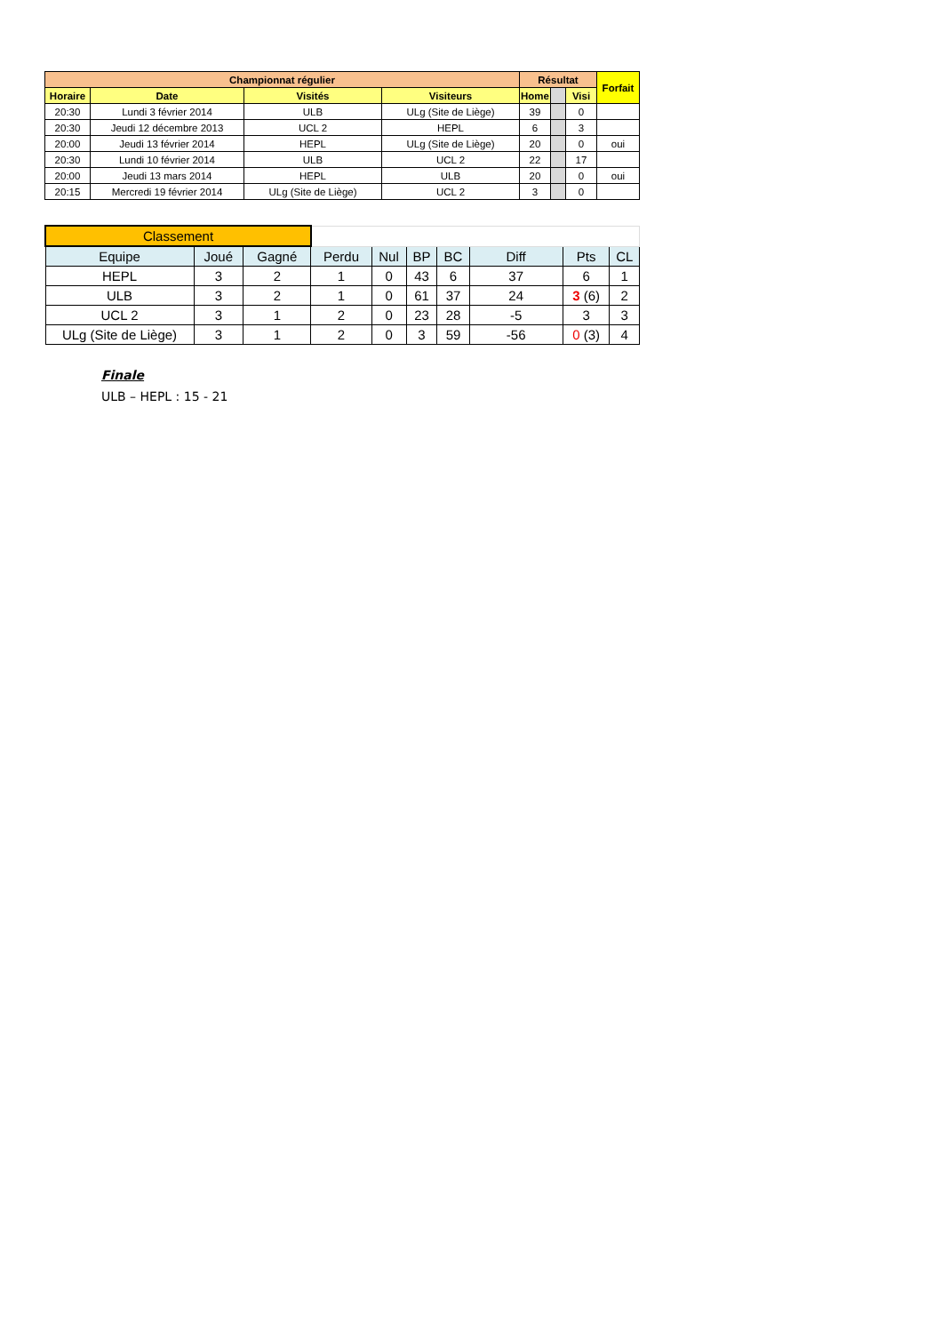| Championnat régulier | | | | Résultat | | | Forfait |
| --- | --- | --- | --- | --- | --- | --- | --- |
| Horaire | Date | Visités | Visiteurs | Home | | Visi | |
| 20:30 | Lundi 3 février 2014 | ULB | ULg (Site de Liège) | 39 | | 0 | |
| 20:30 | Jeudi 12 décembre 2013 | UCL 2 | HEPL | 6 | | 3 | |
| 20:00 | Jeudi 13 février 2014 | HEPL | ULg (Site de Liège) | 20 | | 0 | oui |
| 20:30 | Lundi 10 février 2014 | ULB | UCL 2 | 22 | | 17 | |
| 20:00 | Jeudi 13 mars 2014 | HEPL | ULB | 20 | | 0 | oui |
| 20:15 | Mercredi 19 février 2014 | ULg (Site de Liège) | UCL 2 | 3 | | 0 | |
| Classement | | | | | | | | | |
| Equipe | Joué | Gagné | Perdu | Nul | BP | BC | Diff | Pts | CL |
| HEPL | 3 | 2 | 1 | 0 | 43 | 6 | 37 | 6 | 1 |
| ULB | 3 | 2 | 1 | 0 | 61 | 37 | 24 | 3 (6) | 2 |
| UCL 2 | 3 | 1 | 2 | 0 | 23 | 28 | -5 | 3 | 3 |
| ULg (Site de Liège) | 3 | 1 | 2 | 0 | 3 | 59 | -56 | 0 (3) | 4 |
Finale
ULB – HEPL : 15 - 21